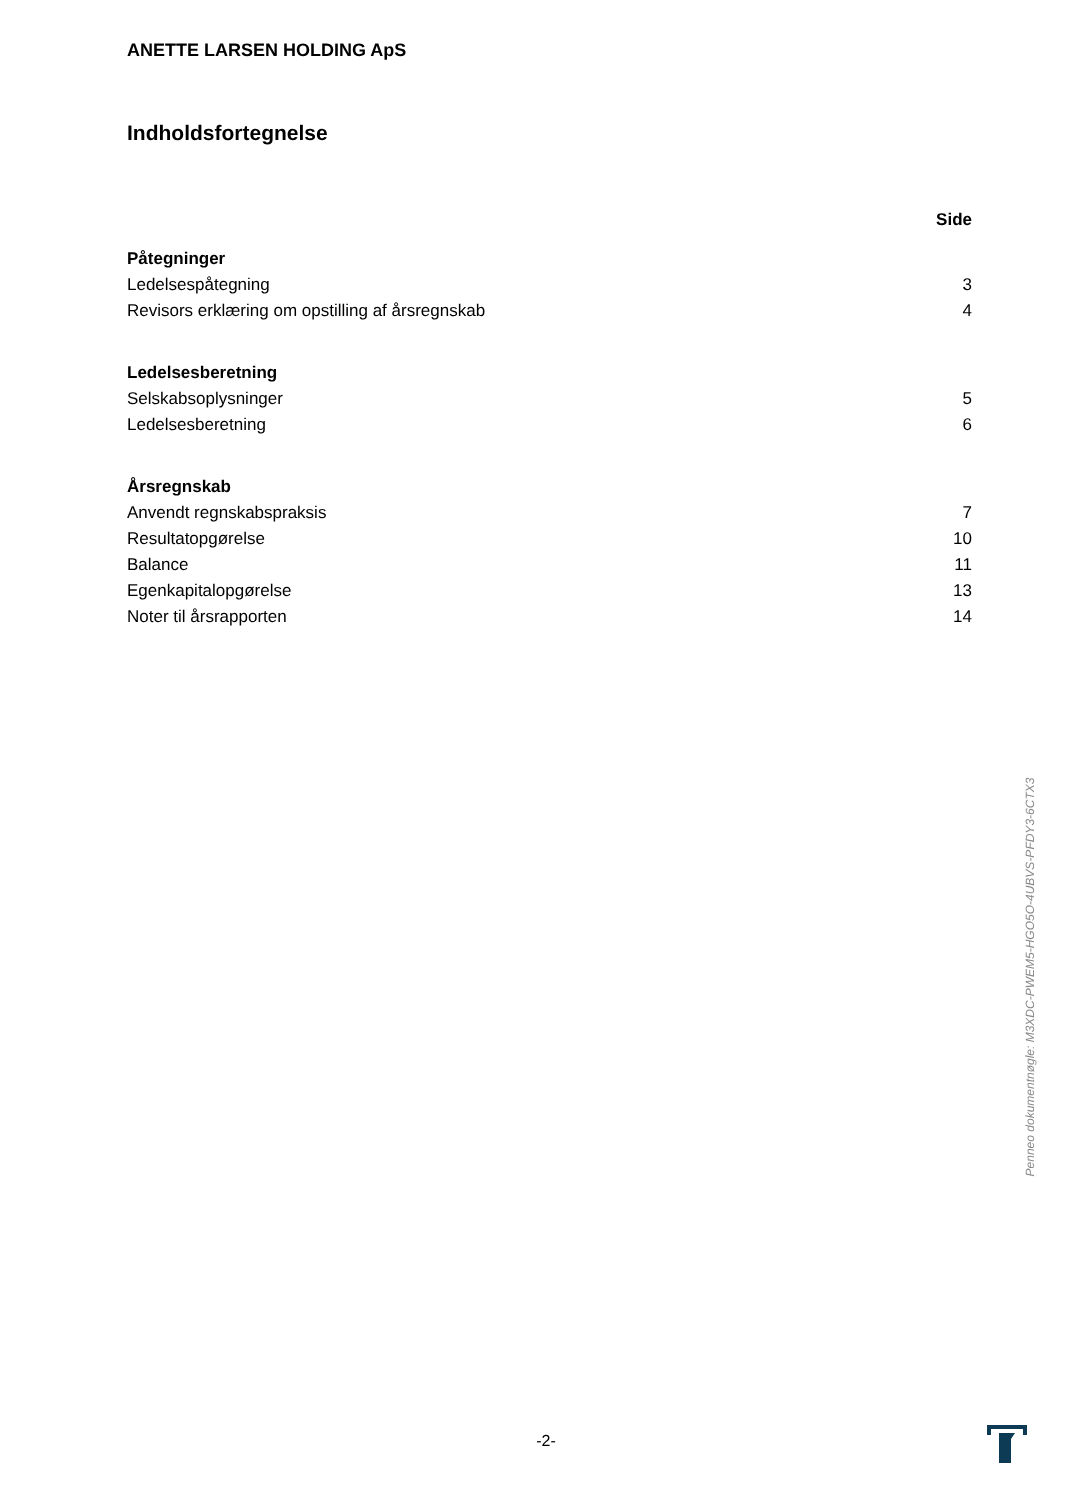ANETTE LARSEN HOLDING ApS
Indholdsfortegnelse
| | Side |
| Påtegninger | |
| Ledelsespåtegning | 3 |
| Revisors erklæring om opstilling af årsregnskab | 4 |
| Ledelsesberetning | |
| Selskabsoplysninger | 5 |
| Ledelsesberetning | 6 |
| Årsregnskab | |
| Anvendt regnskabspraksis | 7 |
| Resultatopgørelse | 10 |
| Balance | 11 |
| Egenkapitalopgørelse | 13 |
| Noter til årsrapporten | 14 |
Penneo dokumentnøgle: M3XDC-PWEM5-HGO5O-4UBVS-PFDY3-6CTX3
-2-